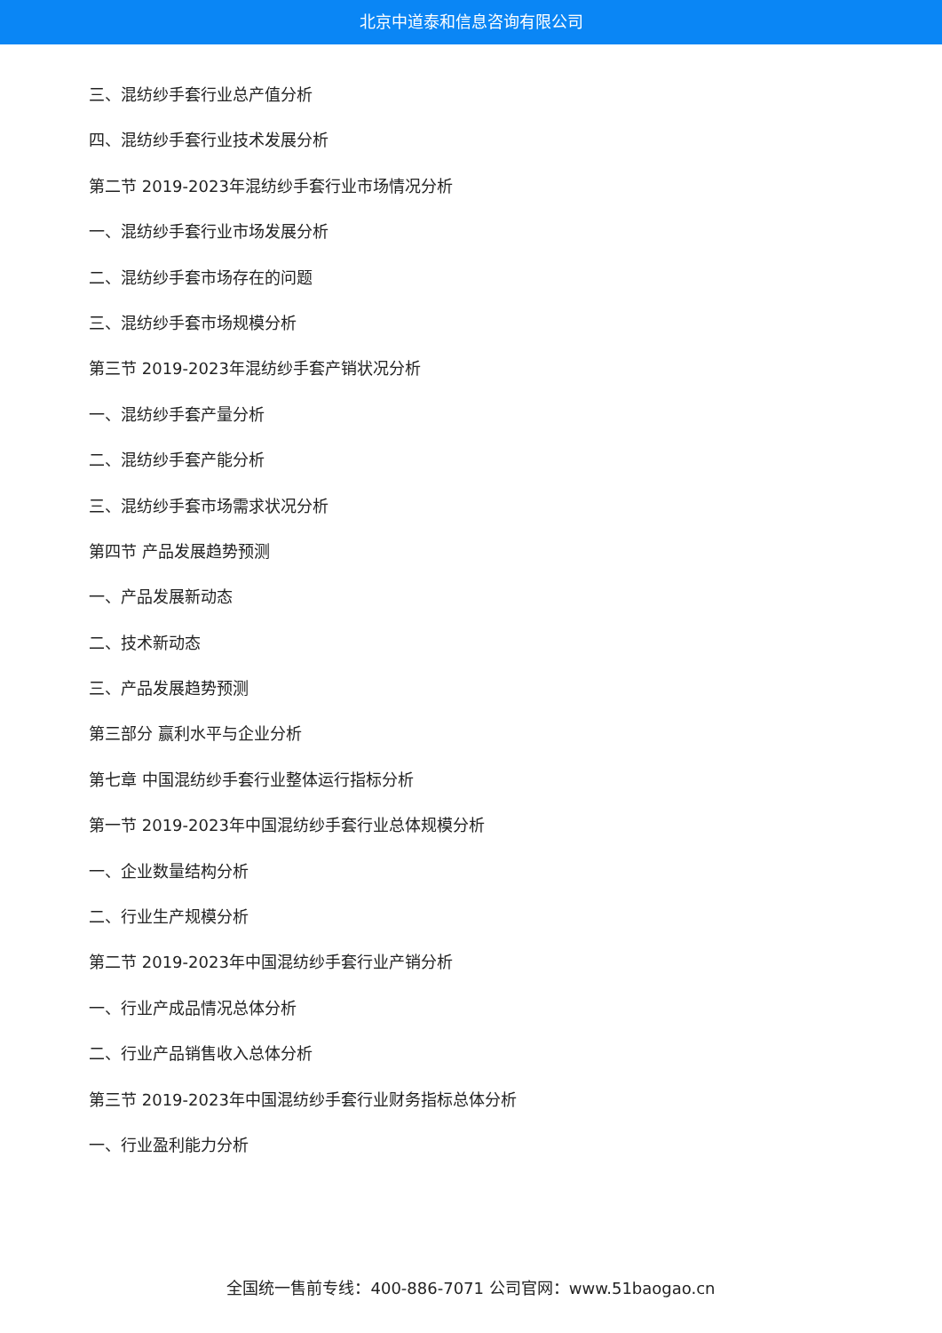北京中道泰和信息咨询有限公司
三、混纺纱手套行业总产值分析
四、混纺纱手套行业技术发展分析
第二节 2019-2023年混纺纱手套行业市场情况分析
一、混纺纱手套行业市场发展分析
二、混纺纱手套市场存在的问题
三、混纺纱手套市场规模分析
第三节 2019-2023年混纺纱手套产销状况分析
一、混纺纱手套产量分析
二、混纺纱手套产能分析
三、混纺纱手套市场需求状况分析
第四节 产品发展趋势预测
一、产品发展新动态
二、技术新动态
三、产品发展趋势预测
第三部分 赢利水平与企业分析
第七章 中国混纺纱手套行业整体运行指标分析
第一节 2019-2023年中国混纺纱手套行业总体规模分析
一、企业数量结构分析
二、行业生产规模分析
第二节 2019-2023年中国混纺纱手套行业产销分析
一、行业产成品情况总体分析
二、行业产品销售收入总体分析
第三节 2019-2023年中国混纺纱手套行业财务指标总体分析
一、行业盈利能力分析
全国统一售前专线：400-886-7071 公司官网：www.51baogao.cn